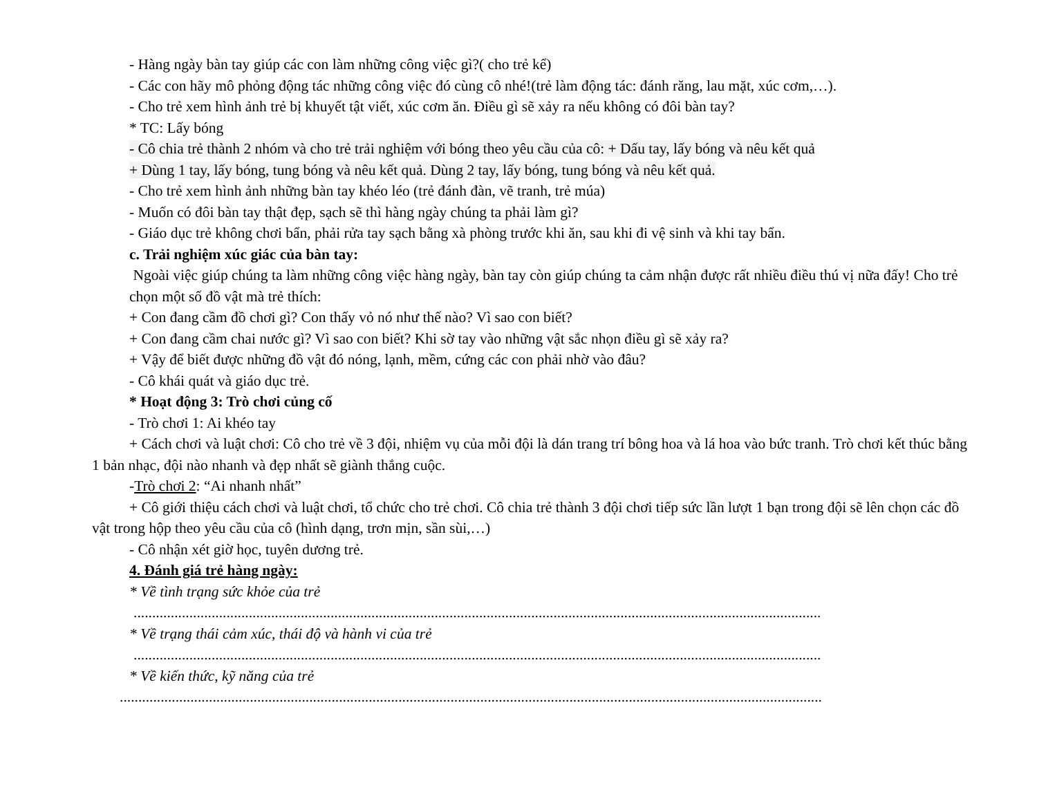- Hàng ngày bàn tay giúp các con làm những công việc gì?( cho trẻ kể)
- Các con hãy mô phỏng động tác những công việc đó cùng cô nhé!(trẻ làm động tác: đánh răng, lau mặt, xúc cơm,…).
- Cho trẻ xem hình ảnh trẻ bị khuyết tật viết, xúc cơm ăn. Điều gì sẽ xảy ra nếu không có đôi bàn tay?
* TC: Lấy bóng
- Cô chia trẻ thành 2 nhóm và cho trẻ trải nghiệm với bóng theo yêu cầu của cô: + Dấu tay, lấy bóng và nêu kết quả
+ Dùng 1 tay, lấy bóng, tung bóng và nêu kết quả. Dùng 2 tay, lấy bóng, tung bóng và nêu kết quả.
- Cho trẻ xem hình ảnh những bàn tay khéo léo (trẻ đánh đàn, vẽ tranh, trẻ múa)
- Muốn có đôi bàn tay thật đẹp, sạch sẽ thì hàng ngày chúng ta phải làm gì?
- Giáo dục trẻ không chơi bẩn, phải rửa tay sạch bằng xà phòng trước khi ăn, sau khi đi vệ sinh và khi tay bẩn.
c. Trải nghiệm xúc giác của bàn tay:
Ngoài việc giúp chúng ta làm những công việc hàng ngày, bàn tay còn giúp chúng ta cảm nhận được rất nhiều điều thú vị nữa đấy! Cho trẻ chọn một số đồ vật mà trẻ thích:
+ Con đang cầm đồ chơi gì? Con thấy vỏ nó như thế nào? Vì sao con biết?
+ Con đang cầm chai nước gì? Vì sao con biết? Khi sờ tay vào những vật sắc nhọn điều gì sẽ xảy ra?
+ Vậy để biết được những đồ vật đó nóng, lạnh, mềm, cứng các con phải nhờ vào đâu?
- Cô khái quát và giáo dục trẻ.
* Hoạt động 3: Trò chơi củng cố
- Trò chơi 1: Ai khéo tay
+ Cách chơi và luật chơi: Cô cho trẻ về 3 đội, nhiệm vụ của mỗi đội là dán trang trí bông hoa và lá hoa vào bức tranh. Trò chơi kết thúc bằng 1 bản nhạc, đội nào nhanh và đẹp nhất sẽ giành thắng cuộc.
-Trò chơi 2: “Ai nhanh nhất”
+ Cô giới thiệu cách chơi và luật chơi, tổ chức cho trẻ chơi. Cô chia trẻ thành 3 đội chơi tiếp sức lần lượt 1 bạn trong đội sẽ lên chọn các đồ vật trong hộp theo yêu cầu của cô (hình dạng, trơn mịn, sần sùi,…)
- Cô nhận xét giờ học, tuyên dương trẻ.
4. Đánh giá trẻ hàng ngày:
* Về tình trạng sức khỏe của trẻ
.........................................................................................................................................................................................
* Về trạng thái cảm xúc, thái độ và hành vi của trẻ
.........................................................................................................................................................................................
* Về kiến thức, kỹ năng của trẻ
.............................................................................................................................................................................................